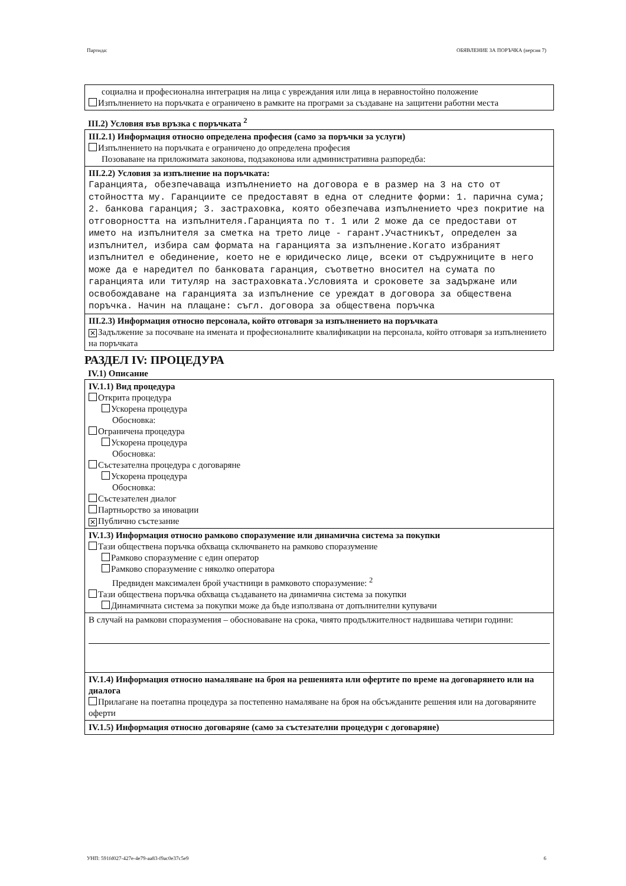Партида: ОБЯВЛЕНИЕ ЗА ПОРЪЧКА (версия 7)
социална и професионална интеграция на лица с увреждания или лица в неравностойно положение
Изпълнението на поръчката е ограничено в рамките на програми за създаване на защитени работни места
III.2) Условия във връзка с поръчката <sup>2</sup>
III.2.1) Информация относно определена професия (само за поръчки за услуги)
Изпълнението на поръчката е ограничено до определена професия
Позоваване на приложимата законова, подзаконова или административна разпоредба:
III.2.2) Условия за изпълнение на поръчката:
Гаранцията, обезпечаваща изпълнението на договора е в размер на 3 на сто от стойността му. Гаранциите се предоставят в една от следните форми: 1. парична сума; 2. банкова гаранция; 3. застраховка, която обезпечава изпълнението чрез покритие на отговорността на изпълнителя.Гаранцията по т. 1 или 2 може да се предостави от името на изпълнителя за сметка на трето лице - гарант.Участникът, определен за изпълнител, избира сам формата на гаранцията за изпълнение.Когато избраният изпълнител е обединение, което не е юридическо лице, всеки от съдружниците в него може да е наредител по банковата гаранция, съответно вносител на сумата по гаранцията или титуляр на застраховката.Условията и сроковете за задържане или освобождаване на гаранцията за изпълнение се уреждат в договора за обществена поръчка. Начин на плащане: съгл. договора за обществена поръчка
III.2.3) Информация относно персонала, който отговаря за изпълнението на поръчката
✕ Задължение за посочване на имената и професионалните квалификации на персонала, който отговаря за изпълнението на поръчката
РАЗДЕЛ IV: ПРОЦЕДУРА
IV.1) Описание
IV.1.1) Вид процедура
Открита процедура
Ускорена процедура
Обосновка:
Ограничена процедура
Ускорена процедура
Обосновка:
Състезателна процедура с договаряне
Ускорена процедура
Обосновка:
Състезателен диалог
Партньорство за иновации
✕ Публично състезание
IV.1.3) Информация относно рамково споразумение или динамична система за покупки
Тази обществена поръчка обхваща сключването на рамково споразумение
Рамково споразумение с един оператор
Рамково споразумение с няколко оператора
Предвиден максимален брой участници в рамковото споразумение: <sup>2</sup>
Тази обществена поръчка обхваща създаването на динамична система за покупки
Динамичната система за покупки може да бъде използвана от допълнителни купувачи
В случай на рамкови споразумения – обосноваване на срока, чиято продължителност надвишава четири години:
IV.1.4) Информация относно намаляване на броя на решенията или офертите по време на договарянето или на диалога
Прилагане на поетапна процедура за постепенно намаляване на броя на обсъжданите решения или на договаряните оферти
IV.1.5) Информация относно договаряне (само за състезателни процедури с договаряне)
УНП: 591fd027-427e-4e79-aa83-f9ac0e37c5e9 6